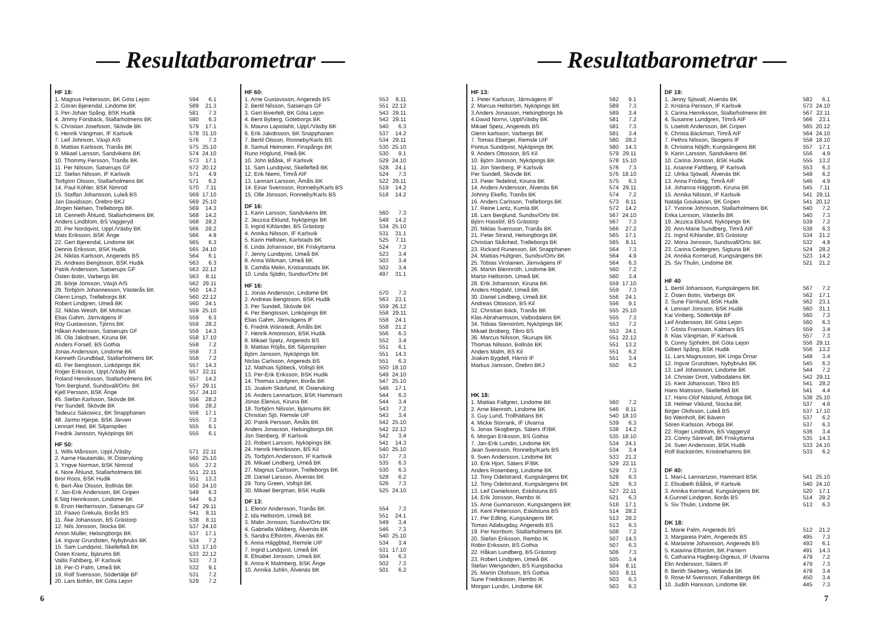— Resultatbarometrar —
HF 18:
| 1. Magnus Pettersson, BK Göta Lejon | 594 | 6.1 |
| 2. Göran Bjerendal, Lindome BK | 589 | 21.3 |
| 3. Per-Johan Spång, BSK Hudik | 581 | 7.3 |
| 4. Jimmy Forsbäck, Stallarholmens BK | 580 | 6.3 |
| 5. Christian Josefsson, Skövde BK | 579 | 17.1 |
| 6. Henrik Vängman, IF Karlsvik | 578 | 31.10 |
| 7. Leif Johnson, Växjö AIS | 576 | 7.3 |
| 8. Mattias Karlsson, Tranås BK | 575 | 25.10 |
| 9. Mikael Larsson, Sandvikens BK | 574 | 24.10 |
| 10. Thommy Persson, Tranås BK | 573 | 17.1 |
| 11. Per Nilsson, Satserups GF | 572 | 20.12 |
| 12. Stefan Nilsson, IF Karlsvik | 571 | 4.9 |
| Torbjörn Olsson, Stallarholmens BK | 571 | 6.2 |
| 14. Paul Köhler, BSK Nimrod | 570 | 7.11 |
| 15. Staffan Johansson, Luleå BS | 569 | 17.10 |
| Jan Davidsson, Örebro BKJ | 569 | 25.10 |
| Jörgen Nielsen, Trelleborgs BK | 569 | 14.3 |
| 18. Cenneth Åhlund, Stallarholmens BK | 568 | 14.2 |
| Anders Lindblom, BS Vaggeryd | 568 | 28.2 |
| 20. Per Nordqvist, Uppl./Väsby BK | 566 | 28.2 |
| Mats Eriksson, BSK Ånge | 566 | 4.9 |
| 22. Gert Bjerendal, Lindome BK | 565 | 6.3 |
| Dennis Eriksson, BSK Hudik | 565 | 24.10 |
| 24. Niklas Karlsson, Angereds BS | 564 | 6.1 |
| 25. Andreas Bengtsson, BSK Hudik | 563 | 6.3 |
| Patrik Andersson, Satserups GF | 563 | 22.12 |
| Östen Botin, Varbergs BK | 563 | 8.11 |
| 28. Börje Jonsson, Växjö AIS | 562 | 29.11 |
| 29. Torbjörn Johannesson, Västerås BK | 560 | 14.2 |
| Glenn Linsjö, Trelleborgs BK | 560 | 22.12 |
| Robert Lindgren, Umeå BK | 560 | 24.1 |
| 32. Niklas Westh, BK Mohican | 559 | 25.10 |
| Elias Gahm, Järnvägens IF | 559 | 6.3 |
| Roy Gustavsson, Tjörns BK | 559 | 28.2 |
| Håkan Andersson, Satserups GF | 559 | 14.3 |
| 36. Ola Jakobsen, Kiruna BK | 558 | 17.10 |
| Anders Forsell, BS Gothia | 558 | 7.2 |
| Jonas Andersson, Lindome BK | 558 | 7.3 |
| Kenneth Grundblad, Stallarholmens BK | 558 | 7.2 |
| 40. Per Bengtsson, Linköpings BK | 557 | 14.3 |
| Roger Eriksson, Uppl./Väsby BK | 557 | 22.11 |
| Roland Henriksson, Stallarholmens BK | 557 | 14.2 |
| Tom Berglund, Sundsvall/Ortv. BK | 557 | 29.11 |
| Kjell Persson, BSK Ånge | 557 | 24.10 |
| 45. Stefan Karlsson, Skövde BK | 556 | 28.2 |
| Per Sundell, Skövde BK | 556 | 28.2 |
| Tadeucz Sakowicz, BK Snapphanen | 556 | 17.1 |
| 48. Jarmo Hjerpe, BSK Järven | 555 | 7.3 |
| Lennart Hed, BK Siljanspilen | 555 | 6.1 |
| Fredrik Jansson, Nyköpings BK | 555 | 6.1 |
HF 50:
| 1. Wills Månsson, Uppl./Väsby | 571 | 22.11 |
| 2. Aarne Hautamäki, IK Österviking | 560 | 25.10 |
| 3. Yngve Norman, BSK Nimrod | 555 | 27.2 |
| 4. Nore Åhlund, Stallarholmens BK | 551 | 22.11 |
| Bror Roos, BSK Hudik | 551 | 13.2 |
| 6. Bert-Åke Olsson, Bollnäs BK | 550 | 24.10 |
| 7. Jan-Erik Andersson, BK Gripen | 549 | 6.3 |
| 8.Stig Henriksson, Lindome BK | 544 | 6.2 |
| 9. Ervin Herbertsson, Satserups GF | 542 | 29.11 |
| 10. Paavo Grekula, Borås BS | 541 | 8.11 |
| 11. Åke Johansson, BS Grästorp | 538 | 8.11 |
| 12. Nils Jonsson, Stocka BK | 537 | 24.10 |
| Anton Muller, Helsingborgs BK | 537 | 17.1 |
| 14. Ingvar Grundsten, Nybybruks BK | 534 | 7.2 |
| 15. Sam Lundqvist, Skellefteå BK | 533 | 17.10 |
| Östen Krantz, Bjärums BK | 533 | 22.12 |
| Vallis Fahlberg, IF Karlsvik | 533 | 7.3 |
| 18. Per-O Palm, Umeå BK | 532 | 9.1 |
| 19. Rolf Svensson, Södertälje BF | 531 | 7.2 |
| 20. Lars Bohlin, BK Göta Lejon | 529 | 7.2 |
HF 60:
| 1. Arne Gustavsson, Angereds BS | 553 | 8.11 |
| 2. Bertil Nilsson, Satserups GF | 551 | 22.12 |
| 3. Gert Biverfelt, BK Göta Lejon | 543 | 29.11 |
| 4. Bent Byberg, Göteborgs BK | 542 | 29.11 |
| 5. Mauno Lapiolahti, Uppl./Väsby BK | 540 | 6.3 |
| 6. Erik Jakobsson, BK Snapphanen | 537 | 14.2 |
| 7. Bertil Olsson, Ronneby/Karls BS | 534 | 29.11 |
| 8. Samuli Heinonen, Finspångs BK | 530 | 25.10 |
| Runo Höglund, Piteå BK | 530 | 9.1 |
| 10. John Bååsk, IF Karlsvik | 529 | 24.10 |
| 11. Sam Lundqvist, Skellefteå BK | 528 | 24.1 |
| 12. Erik Niemi, Timrå AIF | 524 | 7.3 |
| 13. Lennart Larsson, Åmåls BK | 522 | 29.11 |
| 14. Einar Svensson, Ronneby/Karls BS | 519 | 14.2 |
| 15. Olle Jönsson, Ronneby/Karls BS | 518 | 14.2 |
DF 16:
| 1. Karin Larsson, Sandvikens BK | 560 | 7.3 |
| 2. Jezzica Eklund, Nyköpings BK | 548 | 14.2 |
| 3. Ingrid Kihlander, BS Grästorp | 534 | 25.10 |
| 4. Annika Nilsson, IF Karlsvik | 531 | 31.1 |
| 5. Karin Hellsten, Karlstads BK | 525 | 7.11 |
| 6. Linda Johansson, BK Friskyttarna | 524 | 7.3 |
| 7. Jenny Lundqvist, Umeå BK | 523 | 3.4 |
| 8. Anna Wikman, Umeå BK | 503 | 3.4 |
| 9. Camilla Melin, Kristianstads BK | 502 | 3.4 |
| 10. Linda Sjödin, Sundsv/Ortv BK | 497 | 31.1 |
HF 16:
| 1. Jonas Andersson, Lindome BK | 570 | 7.3 |
| 2. Andreas Bengtsson, BSK Hudik | 563 | 23.1 |
| 3. Per Sundell, Skövde BK | 559 | 26.12 |
| 4. Per Bengtsson, Linköpings BK | 558 | 29.11 |
| Elias Gahm, Järnvägens IF | 558 | 24.1 |
| 6. Fredrik Wänstedt, Åmåls BK | 558 | 21.2 |
| 7. Henrik Antonsson, BSK Hudik | 556 | 6.3 |
| 8. Mikael Spetz, Angereds BS | 552 | 3.4 |
| 9. Mattias Röjås, BK Siljanspilen | 551 | 6.1 |
| Björn Jansson, Nyköpings BK | 551 | 14.3 |
| Niclas Carlsson, Angereds BS | 551 | 6.3 |
| 12. Mathias Sjöbeck, Vollsjö BK | 550 | 18.10 |
| 13. Per-Erik Eriksson, BSK Hudik | 549 | 24.10 |
| 14. Thomas Lindgren, Borås BK | 547 | 25.10 |
| 15. Joakim Skärlund, IK Österviking | 546 | 17.1 |
| 16. Anders Lennartzon, BSK Hammarö | 544 | 6.3 |
| Jonas Elenius, Kiruna BK | 544 | 3.4 |
| 18. Torbjörn Nilsson, Bjärnums BK | 543 | 7.2 |
| Christian Sjö, Remsle UIF | 543 | 3.4 |
| 20. Patrik Persson, Åmåls BK | 542 | 25.10 |
| Anders Jonasson, Helsingborgs BK | 542 | 22.12 |
| Jon Stenberg, IF Karlsvik | 542 | 3.4 |
| 23. Robert Larsson, Nyköpings BK | 541 | 14.3 |
| 24. Henrik Henriksson, BS Kil | 540 | 25.10 |
| 25. Torbjörn Andersson, IF Karlsvik | 537 | 7.3 |
| 26. Mikael Lindberg, Umeå BK | 535 | 6.3 |
| 27. Magnus Carlsson, Trelleborgs BK | 530 | 6.3 |
| 28. Daniel Larsson, Älvenäs BK | 528 | 6.2 |
| 29. Tony Green, Vollsjö BK | 526 | 7.3 |
| 30. Mikael Bergman, BSK Hudik | 525 | 24.10 |
DF 13:
| 1. Elenor Andersson, Tranås BK | 554 | 7.3 |
| 2. Ida Hellström, Umeå BK | 551 | 24.1 |
| 3. Malin Jonsson, Sundsv/Ortv BK | 549 | 3.4 |
| 4. Gabriella Wikberg, Älvenäs BK | 546 | 7.3 |
| 5. Sandra Elfström, Älvenäs BK | 540 | 25.10 |
| 6. Anna Häggblad, Remsle UIF | 534 | 3.4 |
| 7. Ingrid Lundqvist, Umeå BK | 531 | 17.10 |
| 8. Elisabet Jonsson, Umeå BK | 504 | 6.3 |
| 9. Anna-K Malmberg, BSK Ånge | 502 | 7.3 |
| 10. Annika Juhlin, Älvenäs BK | 501 | 6.2 |
6
— Resultatbarometrar —
HF 13:
| 1. Peter Karlsson, Järnvägens IF | 592 | 9.1 |
| 2. Marcus Hellström, Nyköpings BK | 589 | 7.3 |
| 3.Anders Jonasson, Helsingborgs bk | 589 | 3.4 |
| 4.David Norrvi, Uppl/Väsby BK | 581 | 7.2 |
| Mikael Spetz, Angereds BS | 581 | 7.3 |
| Glenn karlsson, Varbergs BK | 581 | 3.4 |
| 7. Tomas Eberger, Remsle UIF | 580 | 28.2 |
| Pontus Sundqvist, Nyköpings BK | 580 | 14.3 |
| 9. Anders Ottosson, BS Kil | 579 | 29.11 |
| 10. Björn Jansson, Nyköpings BK | 578 | 15.10 |
| 11. Jon Stenberg, IF Karlsvik | 576 | 7.3 |
| Per Sundell, Skövde BK | 576 | 18.10 |
| 13. Peter Tedelind, Kiruna BK | 575 | 6.3 |
| 14. Anders Andersson, Älvenäs BK | 574 | 29.11 |
| Johnny Ekeflo, Tranås BK | 574 | 7.2 |
| 16. Anders Carlsson, Trelleborgs BK | 573 | 8.11 |
| 17. Reine Lantz, Kumla BK | 572 | 14.2 |
| 18. Lars Berglund, Sundsv/Ortv BK | 567 | 24.10 |
| Björn Hasslöf, BS Grästorp | 567 | 7.3 |
| 20. Niklas Svensson, Tranås BK | 566 | 27.2 |
| 21. Peter Strand, Helsingborgs BK | 565 | 17.1 |
| Christian Skånhed, Trelleborgs BK | 565 | 8.11 |
| 23. Rickard Runesson, BK Snapphanen | 564 | 7.3 |
| 24. Mattias Hultgren, Sundsv/Ortv BK | 564 | 4.9 |
| 25. Tobias Virolainen, Järnvägens IF | 564 | 6.3 |
| 26. Martin Blennroth, Lindome BK | 560 | 7.2 |
| Martin Hellström, Umeå BK | 560 | 3.4 |
| 28. Erik Johansson, Kiruna BK | 559 | 17.10 |
| Anders Högdahl, Umeå BK | 559 | 7.3 |
| 30. Daniel Lindberg, Umeå BK | 556 | 24.1 |
| Andreas Ottosson, BS Kil | 556 | 9.1 |
| 32. Christian Bäck, Tranås BK | 555 | 25.10 |
| Klas Abrahamsson, Valbodalens BK | 555 | 7.3 |
| 34. Tobias Stenström, Nyköpings BK | 553 | 7.2 |
| Mikael Broberg, Tibro BS | 553 | 24.1 |
| 36. Marcus Nilsson, Skurups BK | 551 | 22.12 |
| Thomas Nilsson, Bollnäs BK | 551 | 13.2 |
| Anders Malm, BS Kil | 551 | 6.2 |
| Joakim Bygdell, Härnö IF | 551 | 3.4 |
| Markus Jansson, Örebro BKJ | 550 | 6.2 |
HK 18:
| 1. Mattias Fallgren, Lindome BK | 560 | 7.2 |
| 2. Arne Blenroth, Lindome BK | 546 | 8.11 |
| 3. Guy Lund, Trollhättans BK | 540 | 18.10 |
| 4. Micke Storrank, IF Ulvarna | 539 | 6.3 |
| 5. Jonas Skogbergs, Säters IF/BK | 538 | 14.2 |
| 6. Morgan Eriksson, BS Gothia | 535 | 18.10 |
| 7. Jan-Erik Lundin, Lindome BK | 534 | 24.1 |
| Jean Svensson, Ronneby/Karls BS | 534 | 3.4 |
| 9. Sven Andersson, Lindome BK | 533 | 21.2 |
| 10. Erik Hjort, Säters IF/BK | 529 | 22.11 |
| Anders Rosenberg, Lindome BK | 529 | 7.3 |
| 12. Tony Odelstrand, Kungsängens BK | 528 | 6.3 |
| 12. Tony Odelstrand, Kungsängens BK | 528 | 6.3 |
| 13. Leif Danielsson, Eskilstuna BS | 527 | 22.11 |
| 14. Erik Jonsson, Rembo IK | 521 | 6.3 |
| 15. Arne Gunnarsson, Kungsängens BK | 518 | 17.1 |
| 16. Kent Pettersson, Eskilstuna BS | 514 | 28.2 |
| 17. Per Edling, Kungsängens BK | 513 | 28.2 |
| Tomas Adabugday, Angereds BS | 513 | 6.3 |
| 19. Per Norrbom, Stallarholmens BK | 508 | 7.2 |
| 20. Stefan Eriksson, Rembo IK | 507 | 14.3 |
| Robin Eriksson, BS Gothia | 507 | 6.3 |
| 22. Håkan Lundberg, BS Grästorp | 506 | 7.3 |
| 23. Robert Lindgren, Umeå BK | 505 | 3.4 |
| Stefan Wenganden, BS Kungsbacka | 504 | 8.11 |
| 25. Martin Olofsson, BS Gothia | 503 | 8.11 |
| Sune Fredriksson, Rembo IK | 503 | 6.3 |
| Morgan Lundin, Lindome BK | 503 | 6.3 |
DF 18:
| 1. Jenny Sjöwall, Alvenäs BK | 582 | 6.1 |
| 2. Kristina Persson, IF Karlsvik | 573 | 24.10 |
| 3. Carina Henriksson, Stallarholmens BK | 567 | 22.11 |
| 4. Susanne Lundgren, Timrå AIF | 566 | 23.1 |
| 5. Liselott Andersson, BK Gripen | 565 | 20.12 |
| 6. Christa Bäckman, Timrå AIF | 564 | 24.10 |
| 7. Pethra Nilsson, Skogens IF | 558 | 18.10 |
| 8. Christina Nöjdh, Kungsängens BK | 557 | 17.1 |
| 9. Karin Larsson, Sandvikens BK | 556 | 4.9 |
| 10. Carina Jonsson, BSK Hudik | 555 | 13.2 |
| 11. Arianne Fahlberg, IF Karlsvik | 553 | 6.3 |
| 12. Ulrika Sjöwall, Älvenäs BK | 548 | 6.2 |
| 13. Anna Fröding, Timrå AIF | 546 | 4.9 |
| 14. Johanna Häggroth, Kiruna BK | 545 | 7.11 |
| 15. Annika Nilsson, IF Karlsvik | 541 | 29.11 |
| Natalja Goukasian, BK Gripen | 541 | 20.12 |
| 17. Yvonne Johnsson, Stallarholmens BK | 540 | 7.2 |
| Erika Larsson, Västerås BK | 540 | 7.3 |
| 19. Jezzica Eklund, Nyköpings BK | 539 | 7.2 |
| 20. Ann-Marie Sundberg, Timrå AIF | 538 | 6.3 |
| 21. Ingrid Kihlander, BS Grästorp | 534 | 21.2 |
| 22. Mona Jonsson, Sundsvall/Ortv. BK | 532 | 4.9 |
| 23. Carina Cedergren, Sigtuna BK | 524 | 28.2 |
| 24. Annika Kornerud, Kungsängens BK | 523 | 14.2 |
| 25. Siv Thulin, Lindome BK | 521 | 21.2 |
HF 40
| 1. Bertil Johansson, Kungsängens BK | 567 | 7.2 |
| 2. Östen Botin, Varbergs BK | 562 | 17.1 |
| 3. Sune Färnlund, BSK Hudik | 562 | 23.1 |
| 4. Lennart Jonsson, BSK Hudik | 560 | 31.1 |
| Kai Vinberg, Södertälje BF | 560 | 7.3 |
| Leif Andersson, BK Göta Lejon | 560 | 6.3 |
| 7. Gösta Fransson, Kalmars BS | 559 | 3.4 |
| 8. Klas Vängman, IF Karlsvik | 557 | 7.3 |
| 9. Conny Sjöholm, BK Göta Lejon | 556 | 29.11 |
| Gilbert Spång, BSK Hudik | 556 | 13.2 |
| 11. Lars Magnusson, BK Unga Örnar | 548 | 3.4 |
| 12. Ingvar Grundsten, Nybybruks BK | 545 | 6.3 |
| 13. Leif Johansson, Lindome BK | 544 | 7.2 |
| 14. Christer Drott, Valbodalens BK | 542 | 29.11 |
| 15. Kent Johansson, Tibro BS | 541 | 28.2 |
| Hans Mattsson, Skellefteå BK | 541 | 4.4 |
| 17. Hans-Olof Näslund, Arboga BK | 538 | 25.10 |
| 18. Helmer Viklund, Stocka BK | 537 | 4.9 |
| Birger Olofsson, Luleå BS | 537 | 17.10 |
| Bo Weinholt, BK Bävern | 537 | 6.2 |
| Sören Karlsson, Arboga BK | 537 | 6.3 |
| 22. Roger Lindblom, BS Vaggeryd | 536 | 3.4 |
| 23. Conny Särevall, BK Friskyttarna | 535 | 14.3 |
| 24. Sven Andersson, BSK Hudik | 533 | 24.10 |
| Rolf Backström, Kristinehamns BK | 533 | 6.2 |
DF 40:
| 1. Mari-L Lennartzon, Hammarö BSK | 541 | 25.10 |
| 2. Elisabeth Bååsk, IF Karlsvik | 540 | 24.10 |
| 3. Annika Kornerud, Kungsängens BK | 520 | 17.1 |
| 4.Gunnel Lindgren, Borås BS | 514 | 28.2 |
| 5. Siv Thulin, Lindome BK | 513 | 6.3 |
DK 18:
| 1. Marie Palm, Angereds BS | 512 | 21.2 |
| 3. Margareta Palm, Angereds BS | 495 | 7.3 |
| 4. Marianne Johansson, Angereds BS | 493 | 6.1 |
| 5. Katarina Elfström, BK Pantern | 491 | 14.3 |
| 6. Catharina Hagberg-Digreus, IF Ulvarna | 479 | 7.2 |
| Elin Andersson, Säters IF | 479 | 7.3 |
| 8. Berith Skeberg, Vetlanda BK | 478 | 3.4 |
| 9. Rose-M Svensson, Falkenbergs BK | 450 | 3.4 |
| 10. Judith Hansson, Lindome BK | 445 | 7.3 |
7